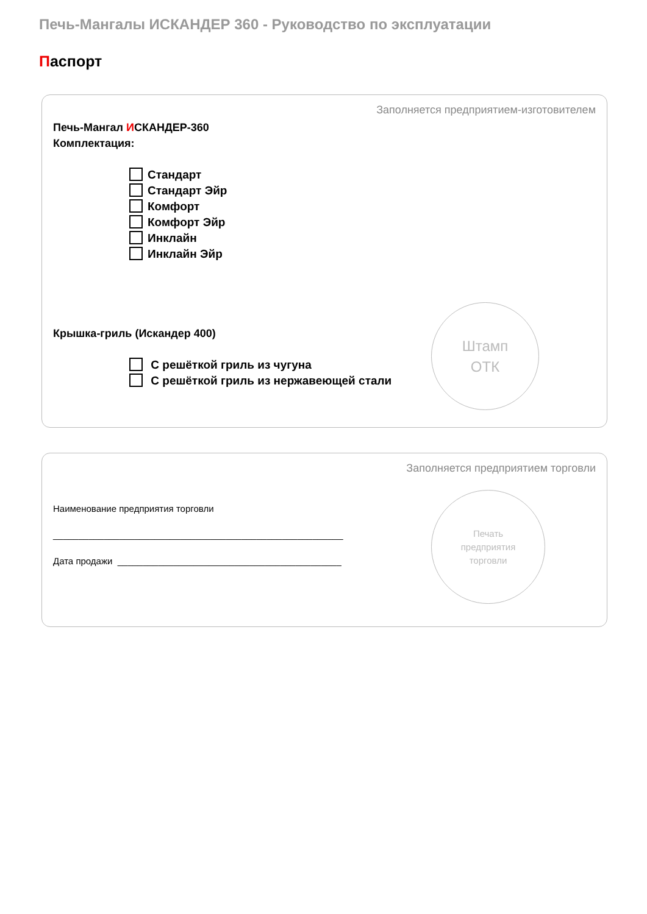Печь-Мангалы ИСКАНДЕР 360 - Руководство по эксплуатации
Паспорт
Заполняется предприятием-изготовителем
Печь-Мангал ИСКАНДЕР-360
Комплектация:
Стандарт
Стандарт Эйр
Комфорт
Комфорт Эйр
Инклайн
Инклайн Эйр
Крышка-гриль (Искандер 400)
С решёткой гриль из чугуна
С решёткой гриль из нержавеющей стали
Штамп
ОТК
Заполняется предприятием торговли
Наименование предприятия торговли
_________________________________________________________
Дата продажи ____________________________________________
Печать
предприятия
торговли